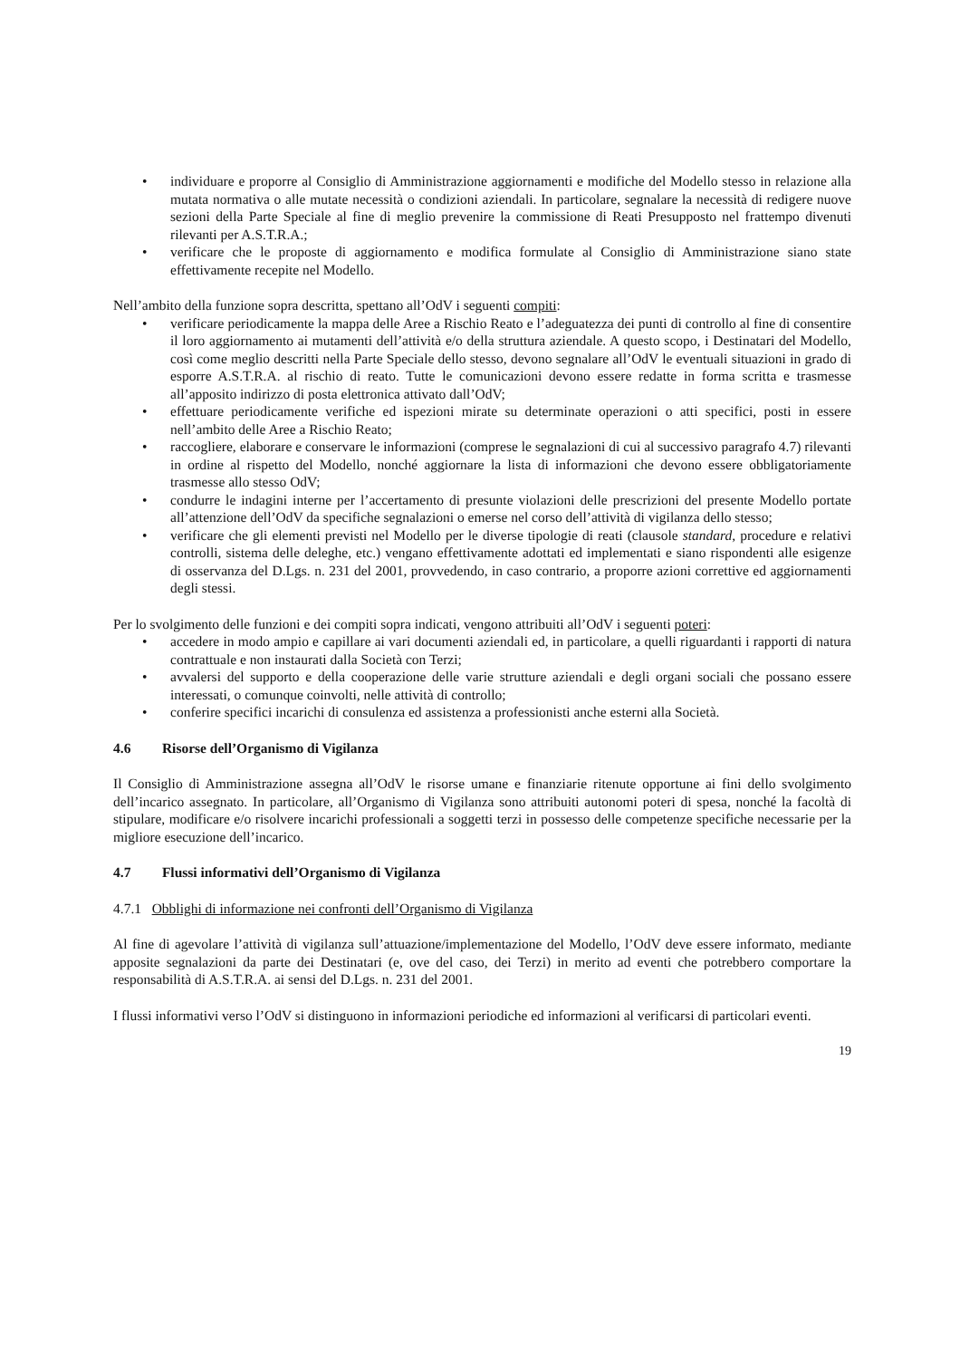• individuare e proporre al Consiglio di Amministrazione aggiornamenti e modifiche del Modello stesso in relazione alla mutata normativa o alle mutate necessità o condizioni aziendali. In particolare, segnalare la necessità di redigere nuove sezioni della Parte Speciale al fine di meglio prevenire la commissione di Reati Presupposto nel frattempo divenuti rilevanti per A.S.T.R.A.;
• verificare che le proposte di aggiornamento e modifica formulate al Consiglio di Amministrazione siano state effettivamente recepite nel Modello.
Nell’ambito della funzione sopra descritta, spettano all’OdV i seguenti compiti:
• verificare periodicamente la mappa delle Aree a Rischio Reato e l’adeguatezza dei punti di controllo al fine di consentire il loro aggiornamento ai mutamenti dell’attività e/o della struttura aziendale. A questo scopo, i Destinatari del Modello, così come meglio descritti nella Parte Speciale dello stesso, devono segnalare all’OdV le eventuali situazioni in grado di esporre A.S.T.R.A. al rischio di reato. Tutte le comunicazioni devono essere redatte in forma scritta e trasmesse all’apposito indirizzo di posta elettronica attivato dall’OdV;
• effettuare periodicamente verifiche ed ispezioni mirate su determinate operazioni o atti specifici, posti in essere nell’ambito delle Aree a Rischio Reato;
• raccogliere, elaborare e conservare le informazioni (comprese le segnalazioni di cui al successivo paragrafo 4.7) rilevanti in ordine al rispetto del Modello, nonché aggiornare la lista di informazioni che devono essere obbligatoriamente trasmesse allo stesso OdV;
• condurre le indagini interne per l’accertamento di presunte violazioni delle prescrizioni del presente Modello portate all’attenzione dell’OdV da specifiche segnalazioni o emerse nel corso dell’attività di vigilanza dello stesso;
• verificare che gli elementi previsti nel Modello per le diverse tipologie di reati (clausole standard, procedure e relativi controlli, sistema delle deleghe, etc.) vengano effettivamente adottati ed implementati e siano rispondenti alle esigenze di osservanza del D.Lgs. n. 231 del 2001, provvedendo, in caso contrario, a proporre azioni correttive ed aggiornamenti degli stessi.
Per lo svolgimento delle funzioni e dei compiti sopra indicati, vengono attribuiti all’OdV i seguenti poteri:
• accedere in modo ampio e capillare ai vari documenti aziendali ed, in particolare, a quelli riguardanti i rapporti di natura contrattuale e non instaurati dalla Società con Terzi;
• avvalersi del supporto e della cooperazione delle varie strutture aziendali e degli organi sociali che possano essere interessati, o comunque coinvolti, nelle attività di controllo;
• conferire specifici incarichi di consulenza ed assistenza a professionisti anche esterni alla Società.
4.6 Risorse dell’Organismo di Vigilanza
Il Consiglio di Amministrazione assegna all’OdV le risorse umane e finanziarie ritenute opportune ai fini dello svolgimento dell’incarico assegnato. In particolare, all’Organismo di Vigilanza sono attribuiti autonomi poteri di spesa, nonché la facoltà di stipulare, modificare e/o risolvere incarichi professionali a soggetti terzi in possesso delle competenze specifiche necessarie per la migliore esecuzione dell’incarico.
4.7 Flussi informativi dell’Organismo di Vigilanza
4.7.1 Obblighi di informazione nei confronti dell’Organismo di Vigilanza
Al fine di agevolare l’attività di vigilanza sull’attuazione/implementazione del Modello, l’OdV deve essere informato, mediante apposite segnalazioni da parte dei Destinatari (e, ove del caso, dei Terzi) in merito ad eventi che potrebbero comportare la responsabilità di A.S.T.R.A. ai sensi del D.Lgs. n. 231 del 2001.
I flussi informativi verso l’OdV si distinguono in informazioni periodiche ed informazioni al verificarsi di particolari eventi.
19